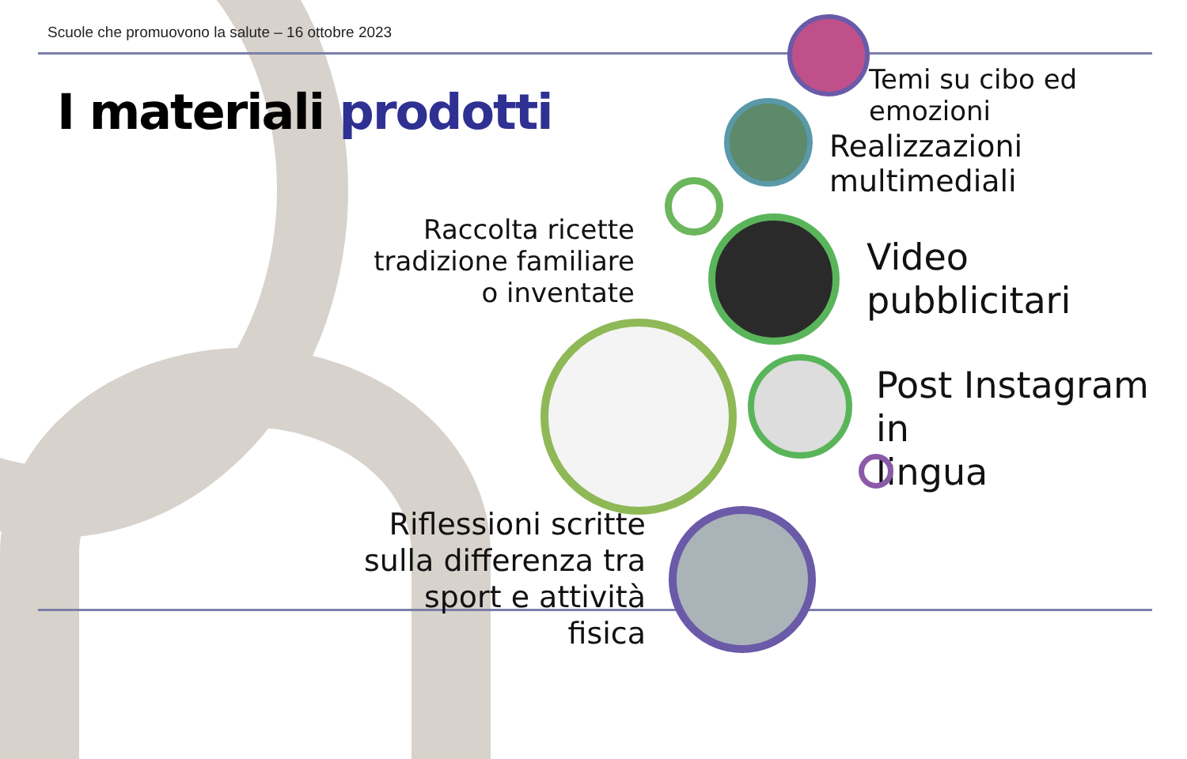Scuole che promuovono la salute – 16 ottobre 2023
I materiali prodotti
Temi su cibo ed emozioni
Realizzazioni multimediali
Raccolta ricette tradizione familiare o inventate
Video
pubblicitari
Post Instagram in
lingua
Riflessioni scritte sulla differenza tra sport e attività fisica